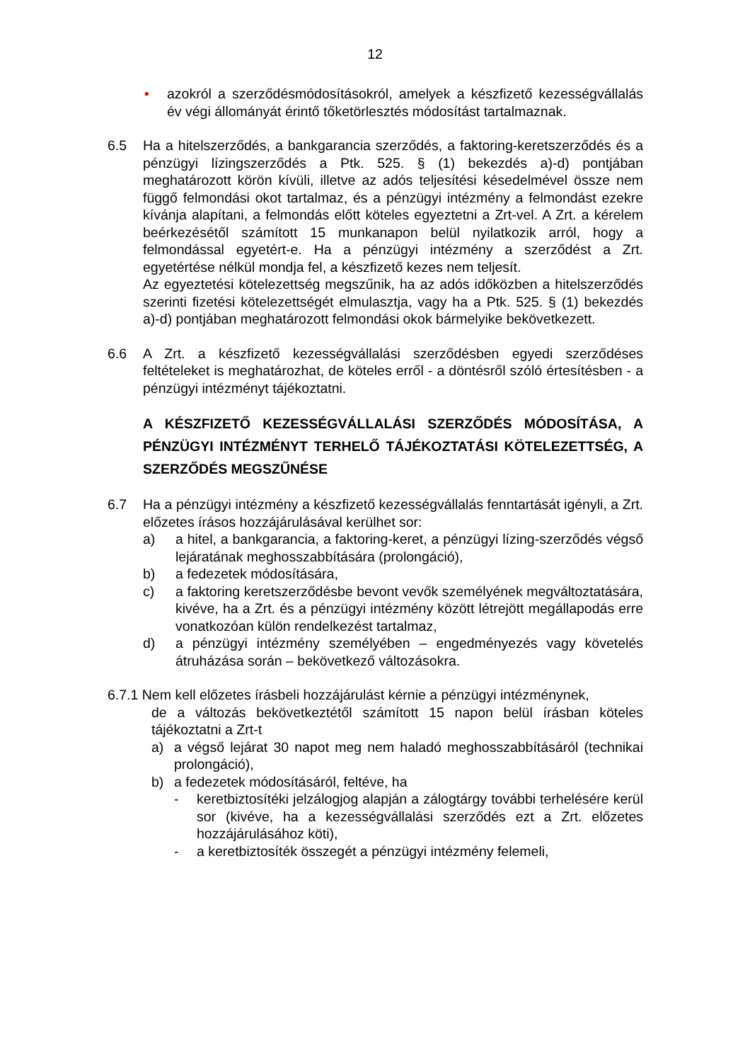12
• azokról a szerződésmódosításokról, amelyek a készfizető kezességvállalás év végi állományát érintő tőketörlesztés módosítást tartalmaznak.
6.5 Ha a hitelszerződés, a bankgarancia szerződés, a faktoring-keretszerződés és a pénzügyi lízingszerződés a Ptk. 525. § (1) bekezdés a)-d) pontjában meghatározott körön kívüli, illetve az adós teljesítési késedelmével össze nem függő felmondási okot tartalmaz, és a pénzügyi intézmény a felmondást ezekre kívánja alapítani, a felmondás előtt köteles egyeztetni a Zrt-vel. A Zrt. a kérelem beérkezésétől számított 15 munkanapon belül nyilatkozik arról, hogy a felmondással egyetért-e. Ha a pénzügyi intézmény a szerződést a Zrt. egyetértése nélkül mondja fel, a készfizető kezes nem teljesít.
Az egyeztetési kötelezettség megszűnik, ha az adós időközben a hitelszerződés szerinti fizetési kötelezettségét elmulasztja, vagy ha a Ptk. 525. § (1) bekezdés a)-d) pontjában meghatározott felmondási okok bármelyike bekövetkezett.
6.6 A Zrt. a készfizető kezességvállalási szerződésben egyedi szerződéses feltételeket is meghatározhat, de köteles erről - a döntésről szóló értesítésben - a pénzügyi intézményt tájékoztatni.
A KÉSZFIZETŐ KEZESSÉGVÁLLALÁSI SZERZŐDÉS MÓDOSÍTÁSA, A PÉNZÜGYI INTÉZMÉNYT TERHELŐ TÁJÉKOZTATÁSI KÖTELEZETTSÉG, A SZERZŐDÉS MEGSZŰNÉSE
6.7 Ha a pénzügyi intézmény a készfizető kezességvállalás fenntartását igényli, a Zrt. előzetes írásos hozzájárulásával kerülhet sor:
a) a hitel, a bankgarancia, a faktoring-keret, a pénzügyi lízing-szerződés végső lejáratának meghosszabbítására (prolongáció),
b) a fedezetek módosítására,
c) a faktoring keretszerződésbe bevont vevők személyének megváltoztatására, kivéve, ha a Zrt. és a pénzügyi intézmény között létrejött megállapodás erre vonatkozóan külön rendelkezést tartalmaz,
d) a pénzügyi intézmény személyében – engedményezés vagy követelés átruházása során – bekövetkező változásokra.
6.7.1 Nem kell előzetes írásbeli hozzájárulást kérnie a pénzügyi intézménynek,
de a változás bekövetkeztétől számított 15 napon belül írásban köteles tájékoztatni a Zrt-t
a) a végső lejárat 30 napot meg nem haladó meghosszabbításáról (technikai prolongáció),
b) a fedezetek módosításáról, feltéve, ha
- keretbiztosítéki jelzálogjog alapján a zálogtárgy további terhelésére kerül sor (kivéve, ha a kezességvállalási szerződés ezt a Zrt. előzetes hozzájárulásához köti),
- a keretbiztosíték összegét a pénzügyi intézmény felemeli,